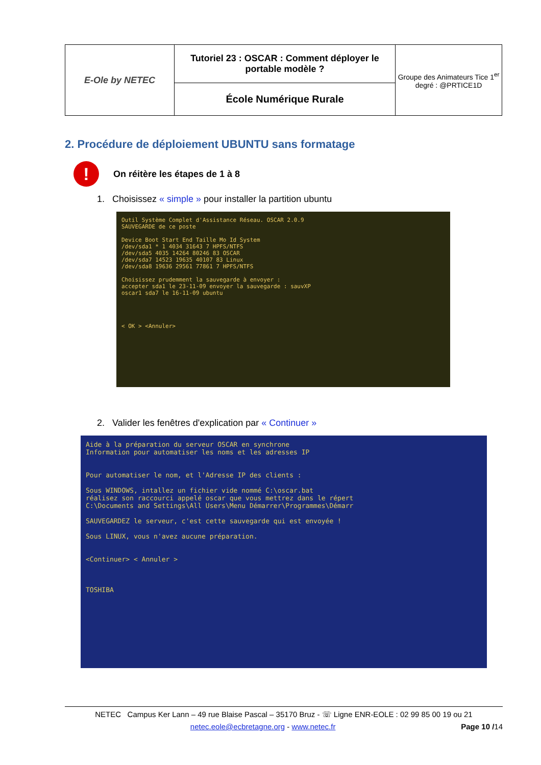| E-Ole by NETEC | Tutoriel 23 : OSCAR : Comment déployer le portable modèle ? | Groupe des Animateurs Tice 1<sup>er</sup> degré : @PRTICE1D |
| | École Numérique Rurale | |
2. Procédure de déploiement UBUNTU sans formatage
!
On réitère les étapes de 1 à 8
1. Choisissez « simple » pour installer la partition ubuntu
Outil Système Complet d'Assistance Réseau. OSCAR 2.0.9
SAUVEGARDE de ce poste
Device Boot Start End Taille Mo Id System
/dev/sda1 * 1 4034 31643 7 HPFS/NTFS
/dev/sda5 4035 14264 80246 83 OSCAR
/dev/sda7 14523 19635 40107 83 Linux
/dev/sda8 19636 29561 77861 7 HPFS/NTFS
Choisissez prudemment la sauvegarde à envoyer :
accepter sda1 le 23-11-09 envoyer la sauvegarde : sauvXP
oscar1 sda7 le 16-11-09 ubuntu
< OK > <Annuler>
2. Valider les fenêtres d'explication par « Continuer »
Aide à la préparation du serveur OSCAR en synchrone
Information pour automatiser les noms et les adresses IP
Pour automatiser le nom, et l'Adresse IP des clients :
Sous WINDOWS, intallez un fichier vide nommé C:\oscar.bat
réalisez son raccourci appelé oscar que vous mettrez dans le répert
C:\Documents and Settings\All Users\Menu Démarrer\Programmes\Démarr
SAUVEGARDEZ le serveur, c'est cette sauvegarde qui est envoyée !
Sous LINUX, vous n'avez aucune préparation.
<Continuer> < Annuler >
TOSHIBA
NETEC Campus Ker Lann – 49 rue Blaise Pascal – 35170 Bruz - ☏ Ligne ENR-EOLE : 02 99 85 00 19 ou 21
netec.eole@ecbretagne.org - www.netec.fr Page 10 /14